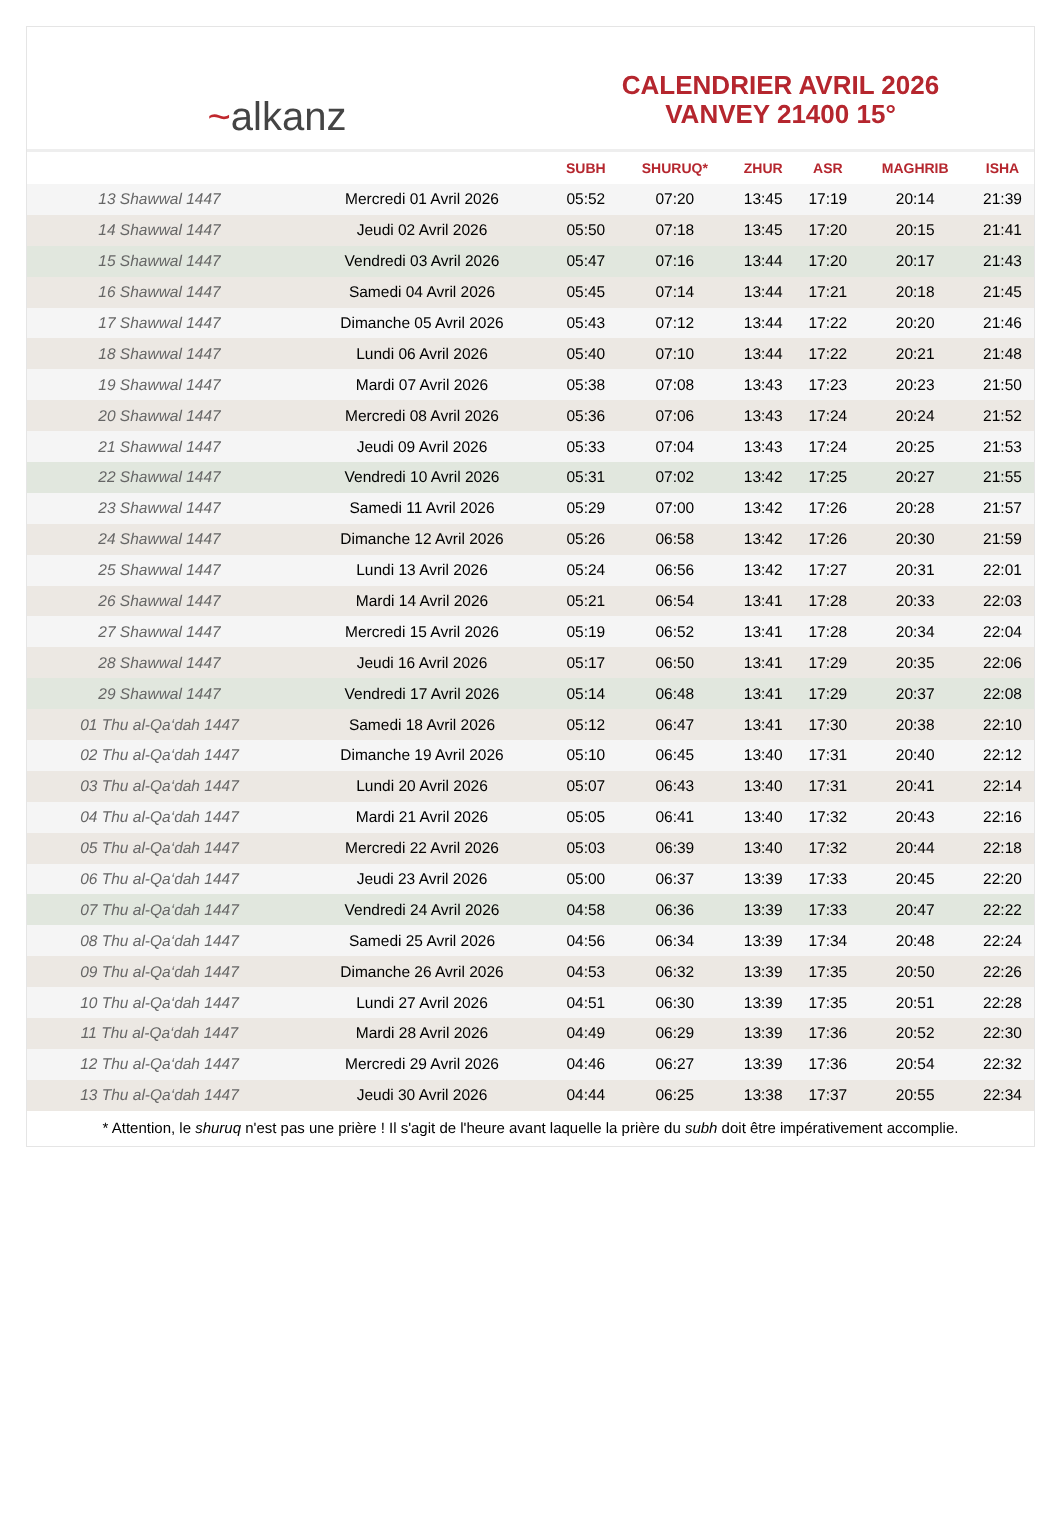~alkanz
CALENDRIER AVRIL 2026
VANVEY 21400 15°
| | | SUBH | SHURUQ* | ZHUR | ASR | MAGHRIB | ISHA |
| --- | --- | --- | --- | --- | --- | --- | --- |
| 13 Shawwal 1447 | Mercredi 01 Avril 2026 | 05:52 | 07:20 | 13:45 | 17:19 | 20:14 | 21:39 |
| 14 Shawwal 1447 | Jeudi 02 Avril 2026 | 05:50 | 07:18 | 13:45 | 17:20 | 20:15 | 21:41 |
| 15 Shawwal 1447 | Vendredi 03 Avril 2026 | 05:47 | 07:16 | 13:44 | 17:20 | 20:17 | 21:43 |
| 16 Shawwal 1447 | Samedi 04 Avril 2026 | 05:45 | 07:14 | 13:44 | 17:21 | 20:18 | 21:45 |
| 17 Shawwal 1447 | Dimanche 05 Avril 2026 | 05:43 | 07:12 | 13:44 | 17:22 | 20:20 | 21:46 |
| 18 Shawwal 1447 | Lundi 06 Avril 2026 | 05:40 | 07:10 | 13:44 | 17:22 | 20:21 | 21:48 |
| 19 Shawwal 1447 | Mardi 07 Avril 2026 | 05:38 | 07:08 | 13:43 | 17:23 | 20:23 | 21:50 |
| 20 Shawwal 1447 | Mercredi 08 Avril 2026 | 05:36 | 07:06 | 13:43 | 17:24 | 20:24 | 21:52 |
| 21 Shawwal 1447 | Jeudi 09 Avril 2026 | 05:33 | 07:04 | 13:43 | 17:24 | 20:25 | 21:53 |
| 22 Shawwal 1447 | Vendredi 10 Avril 2026 | 05:31 | 07:02 | 13:42 | 17:25 | 20:27 | 21:55 |
| 23 Shawwal 1447 | Samedi 11 Avril 2026 | 05:29 | 07:00 | 13:42 | 17:26 | 20:28 | 21:57 |
| 24 Shawwal 1447 | Dimanche 12 Avril 2026 | 05:26 | 06:58 | 13:42 | 17:26 | 20:30 | 21:59 |
| 25 Shawwal 1447 | Lundi 13 Avril 2026 | 05:24 | 06:56 | 13:42 | 17:27 | 20:31 | 22:01 |
| 26 Shawwal 1447 | Mardi 14 Avril 2026 | 05:21 | 06:54 | 13:41 | 17:28 | 20:33 | 22:03 |
| 27 Shawwal 1447 | Mercredi 15 Avril 2026 | 05:19 | 06:52 | 13:41 | 17:28 | 20:34 | 22:04 |
| 28 Shawwal 1447 | Jeudi 16 Avril 2026 | 05:17 | 06:50 | 13:41 | 17:29 | 20:35 | 22:06 |
| 29 Shawwal 1447 | Vendredi 17 Avril 2026 | 05:14 | 06:48 | 13:41 | 17:29 | 20:37 | 22:08 |
| 01 Thu al-Qa‘dah 1447 | Samedi 18 Avril 2026 | 05:12 | 06:47 | 13:41 | 17:30 | 20:38 | 22:10 |
| 02 Thu al-Qa‘dah 1447 | Dimanche 19 Avril 2026 | 05:10 | 06:45 | 13:40 | 17:31 | 20:40 | 22:12 |
| 03 Thu al-Qa‘dah 1447 | Lundi 20 Avril 2026 | 05:07 | 06:43 | 13:40 | 17:31 | 20:41 | 22:14 |
| 04 Thu al-Qa‘dah 1447 | Mardi 21 Avril 2026 | 05:05 | 06:41 | 13:40 | 17:32 | 20:43 | 22:16 |
| 05 Thu al-Qa‘dah 1447 | Mercredi 22 Avril 2026 | 05:03 | 06:39 | 13:40 | 17:32 | 20:44 | 22:18 |
| 06 Thu al-Qa‘dah 1447 | Jeudi 23 Avril 2026 | 05:00 | 06:37 | 13:39 | 17:33 | 20:45 | 22:20 |
| 07 Thu al-Qa‘dah 1447 | Vendredi 24 Avril 2026 | 04:58 | 06:36 | 13:39 | 17:33 | 20:47 | 22:22 |
| 08 Thu al-Qa‘dah 1447 | Samedi 25 Avril 2026 | 04:56 | 06:34 | 13:39 | 17:34 | 20:48 | 22:24 |
| 09 Thu al-Qa‘dah 1447 | Dimanche 26 Avril 2026 | 04:53 | 06:32 | 13:39 | 17:35 | 20:50 | 22:26 |
| 10 Thu al-Qa‘dah 1447 | Lundi 27 Avril 2026 | 04:51 | 06:30 | 13:39 | 17:35 | 20:51 | 22:28 |
| 11 Thu al-Qa‘dah 1447 | Mardi 28 Avril 2026 | 04:49 | 06:29 | 13:39 | 17:36 | 20:52 | 22:30 |
| 12 Thu al-Qa‘dah 1447 | Mercredi 29 Avril 2026 | 04:46 | 06:27 | 13:39 | 17:36 | 20:54 | 22:32 |
| 13 Thu al-Qa‘dah 1447 | Jeudi 30 Avril 2026 | 04:44 | 06:25 | 13:38 | 17:37 | 20:55 | 22:34 |
* Attention, le shuruq n'est pas une prière ! Il s'agit de l'heure avant laquelle la prière du subh doit être impérativement accomplie.